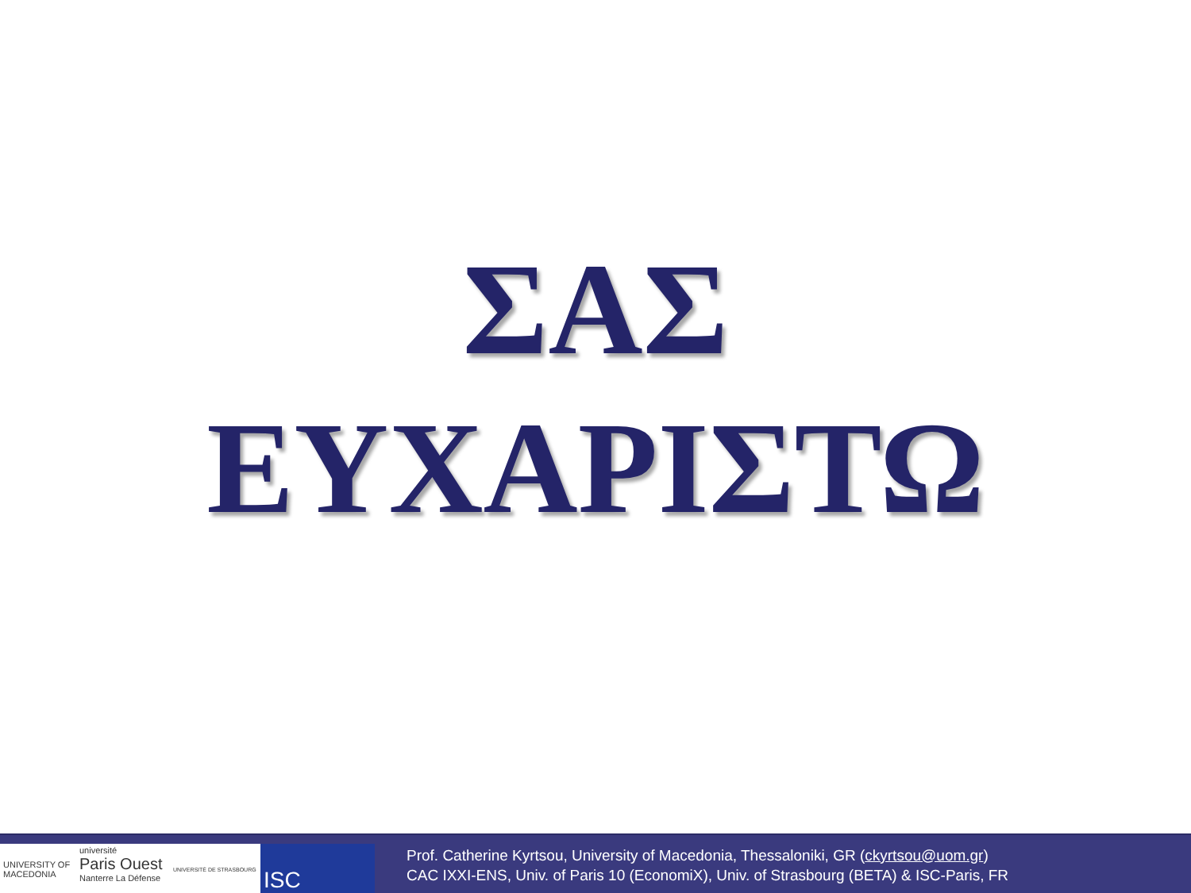ΣΑΣ
ΕΥΧΑΡΙΣΤΩ
UNIVERSITY OF MACEDONIA
université
Paris Ouest
Nanterre La Défense
UNIVERSITÉ DE STRASBOURG
ISC
Prof. Catherine Kyrtsou, University of Macedonia, Thessaloniki, GR (ckyrtsou@uom.gr)
CAC IXXI-ENS, Univ. of Paris 10 (EconomiX), Univ. of Strasbourg (BETA) & ISC-Paris, FR